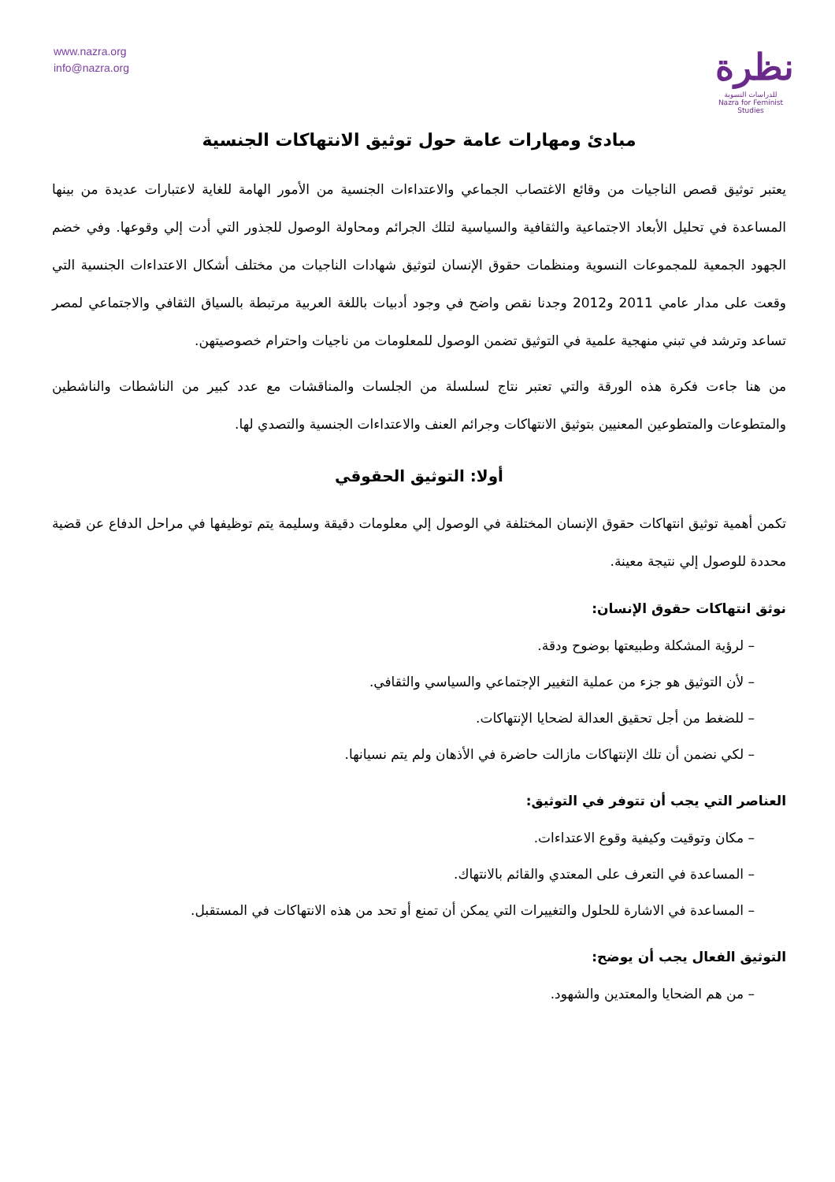www.nazra.org
info@nazra.org
نظرة
للدراسات النسوية
Nazra for Feminist Studies
مبادئ ومهارات عامة حول توثيق الانتهاكات الجنسية
يعتبر توثيق قصص الناجيات من وقائع الاغتصاب الجماعي والاعتداءات الجنسية من الأمور الهامة للغاية لاعتبارات عديدة من بينها المساعدة في تحليل الأبعاد الاجتماعية والثقافية والسياسية لتلك الجرائم ومحاولة الوصول للجذور التي أدت إلي وقوعها. وفي خضم الجهود الجمعية للمجموعات النسوية ومنظمات حقوق الإنسان لتوثيق شهادات الناجيات من مختلف أشكال الاعتداءات الجنسية التي وقعت على مدار عامي 2011 و2012 وجدنا نقص واضح في وجود أدبيات باللغة العربية مرتبطة بالسياق الثقافي والاجتماعي لمصر تساعد وترشد في تبني منهجية علمية في التوثيق تضمن الوصول للمعلومات من ناجيات واحترام خصوصيتهن.
من هنا جاءت فكرة هذه الورقة والتي تعتبر نتاج لسلسلة من الجلسات والمناقشات مع عدد كبير من الناشطات والناشطين والمتطوعات والمتطوعين المعنيين بتوثيق الانتهاكات وجرائم العنف والاعتداءات الجنسية والتصدي لها.
أولا: التوثيق الحقوقي
تكمن أهمية توثيق انتهاكات حقوق الإنسان المختلفة في الوصول إلي معلومات دقيقة وسليمة يتم توظيفها في مراحل الدفاع عن قضية محددة للوصول إلي نتيجة معينة.
نوثق انتهاكات حقوق الإنسان:
– لرؤية المشكلة وطبيعتها بوضوح ودقة.
– لأن التوثيق هو جزء من عملية التغيير الإجتماعي والسياسي والثقافي.
– للضغط من أجل تحقيق العدالة لضحايا الإنتهاكات.
– لكي نضمن أن تلك الإنتهاكات مازالت حاضرة في الأذهان ولم يتم نسيانها.
العناصر التي يجب أن تتوفر في التوثيق:
– مكان وتوقيت وكيفية وقوع الاعتداءات.
– المساعدة في التعرف على المعتدي والقائم بالانتهاك.
– المساعدة في الاشارة للحلول والتغييرات التي يمكن أن تمنع أو تحد من هذه الانتهاكات في المستقبل.
التوثيق الفعال يجب أن يوضح:
– من هم الضحايا والمعتدين والشهود.